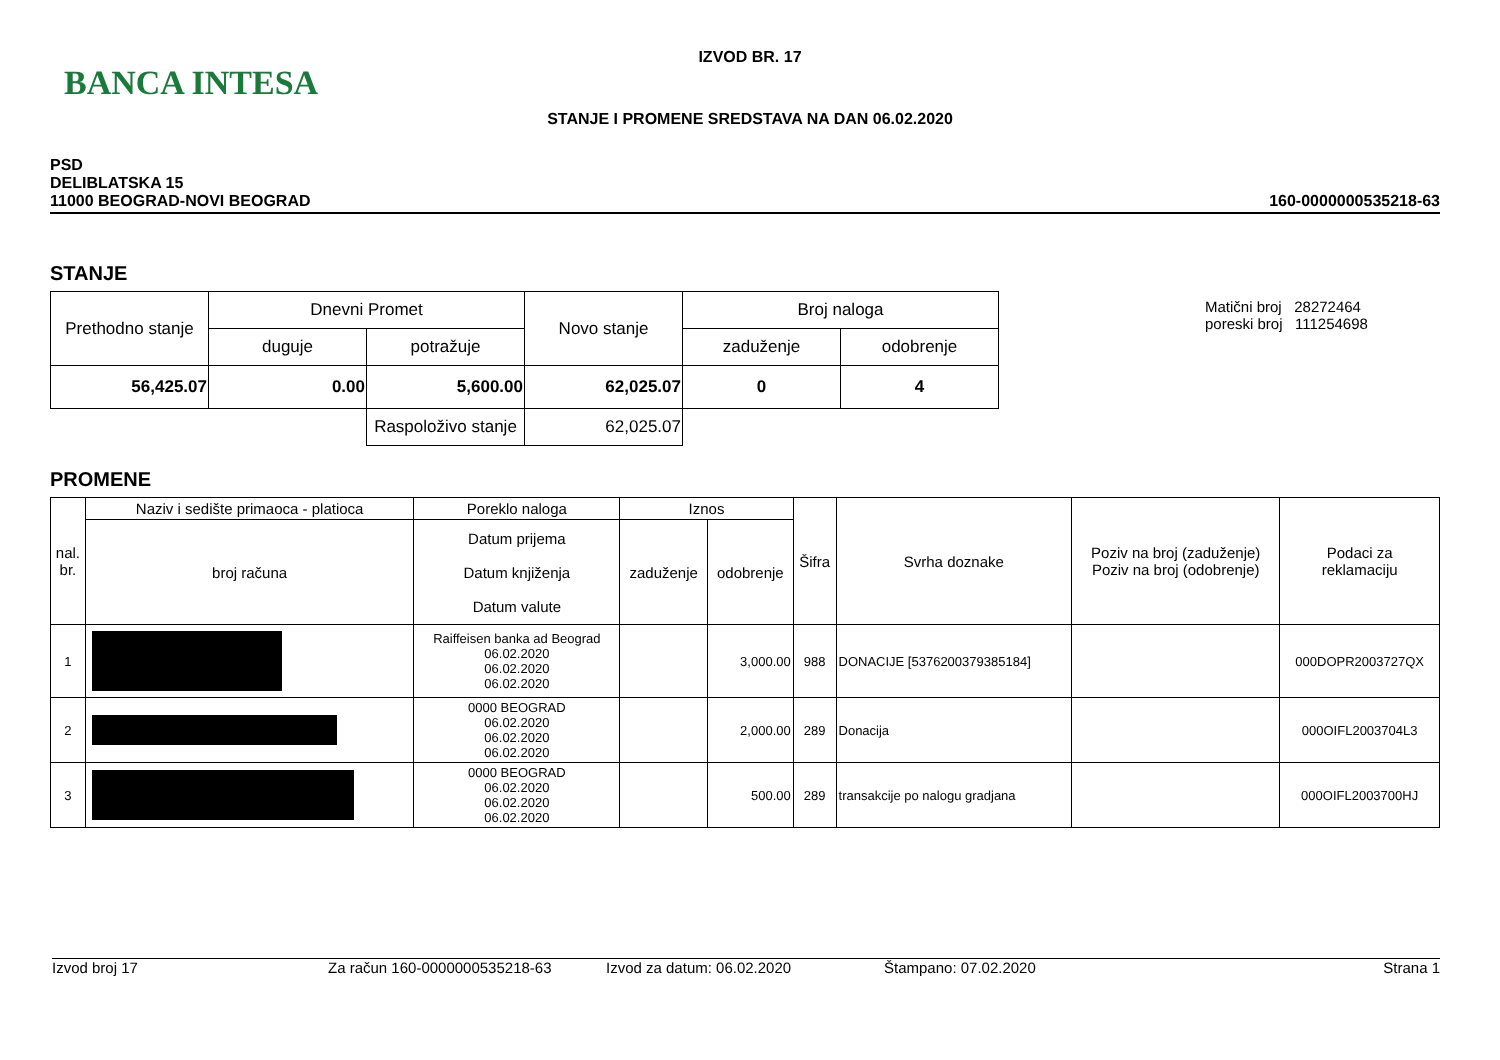BANCA INTESA
IZVOD BR. 17
STANJE I PROMENE SREDSTAVA NA DAN 06.02.2020
PSD
DELIBLATSKA 15
11000 BEOGRAD-NOVI BEOGRAD
160-0000000535218-63
STANJE
Matični broj 28272464
poreski broj 111254698
| Prethodno stanje | Dnevni Promet | | Novo stanje | Broj naloga | |
| | duguje | potražuje | | zaduženje | odobrenje |
| 56,425.07 | 0.00 | 5,600.00 | 62,025.07 | 0 | 4 |
| | | Raspoloživo stanje | 62,025.07 | | |
PROMENE
| nal. br. | Naziv i sedište primaoca - platioca | Poreklo naloga | Iznos | | Šifra | Svrha doznake | Poziv na broj (zaduženje) Poziv na broj (odobrenje) | Podaci za reklamaciju |
| | broj računa | Datum prijema Datum knjiženja Datum valute | zaduženje | odobrenje | | | | |
| 1 | | Raiffeisen banka ad Beograd 06.02.2020 06.02.2020 06.02.2020 | | 3,000.00 | 988 | DONACIJE [5376200379385184] | | 000DOPR2003727QX |
| 2 | | 0000 BEOGRAD 06.02.2020 06.02.2020 06.02.2020 | | 2,000.00 | 289 | Donacija | | 000OIFL2003704L3 |
| 3 | | 0000 BEOGRAD 06.02.2020 06.02.2020 06.02.2020 | | 500.00 | 289 | transakcije po nalogu gradjana | | 000OIFL2003700HJ |
Izvod broj 17 Za račun 160-0000000535218-63 Izvod za datum: 06.02.2020 Štampano: 07.02.2020 Strana 1